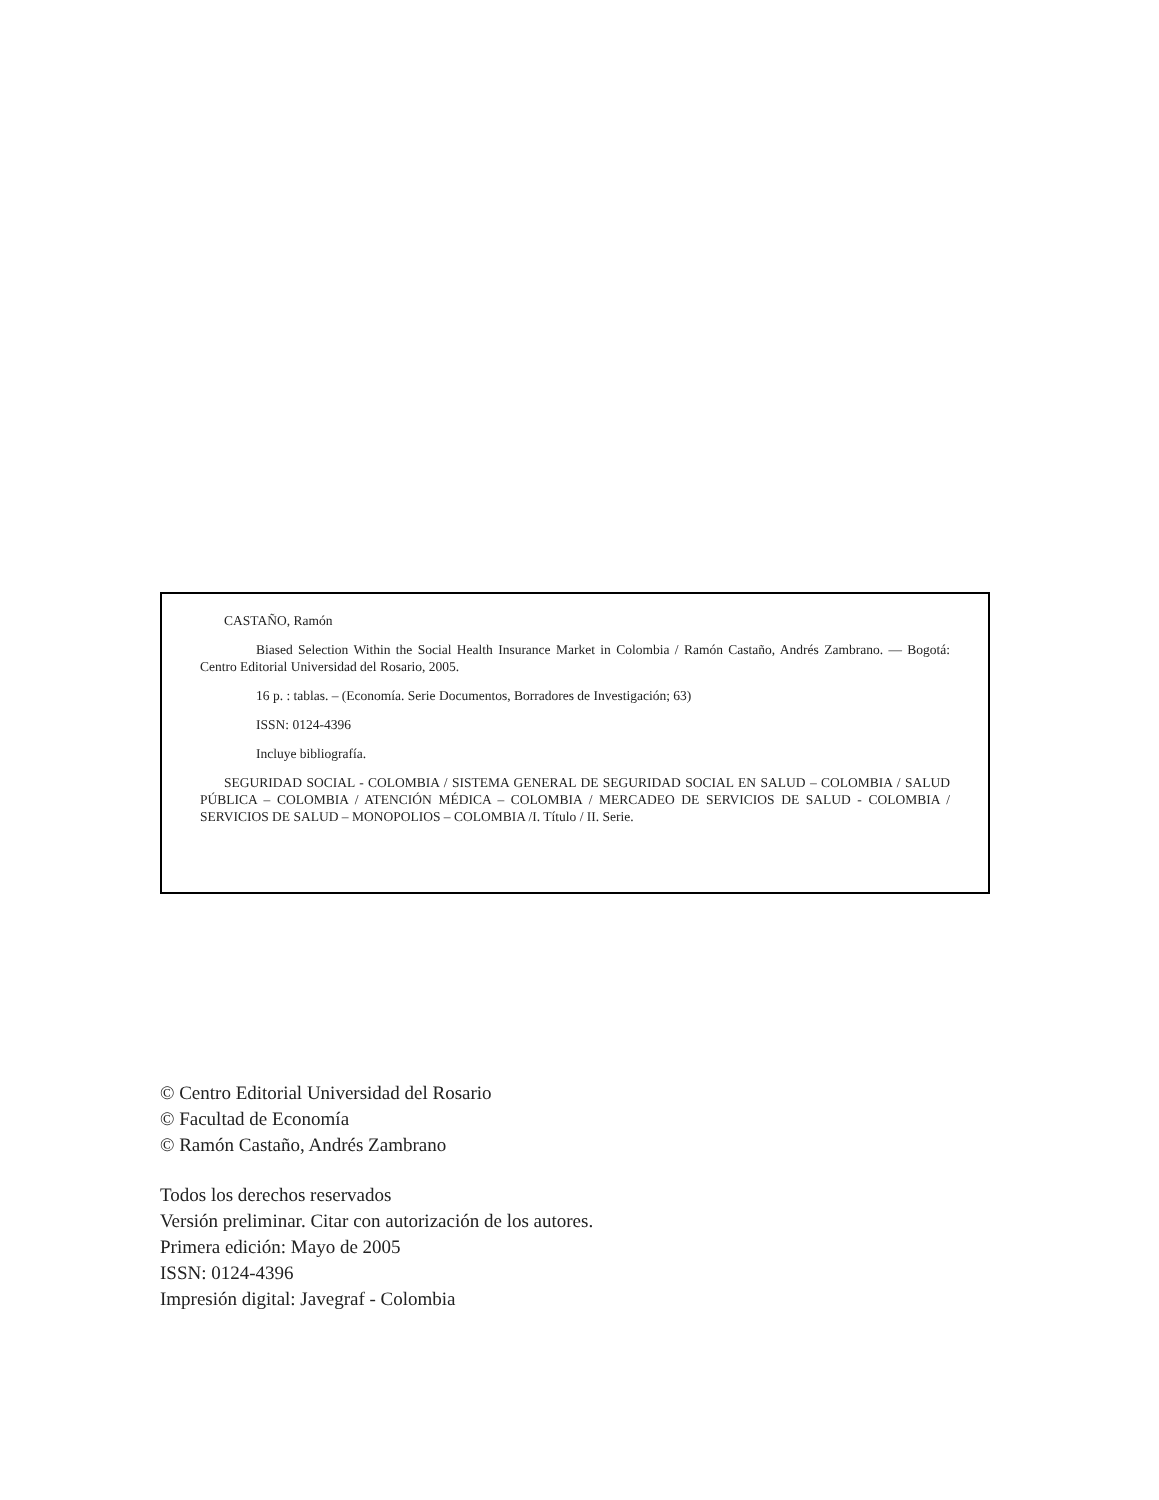CASTAÑO, Ramón
Biased Selection Within the Social Health Insurance Market in Colombia / Ramón Castaño, Andrés Zambrano. — Bogotá: Centro Editorial Universidad del Rosario, 2005.
16 p. : tablas. – (Economía. Serie Documentos, Borradores de Investigación; 63)
ISSN: 0124-4396
Incluye bibliografía.
SEGURIDAD SOCIAL - COLOMBIA / SISTEMA GENERAL DE SEGURIDAD SOCIAL EN SALUD – COLOMBIA / SALUD PÚBLICA – COLOMBIA / ATENCIÓN MÉDICA – COLOMBIA / MERCADEO DE SERVICIOS DE SALUD - COLOMBIA / SERVICIOS DE SALUD – MONOPOLIOS – COLOMBIA /I. Título / II. Serie.
© Centro Editorial Universidad del Rosario
© Facultad de Economía
© Ramón Castaño, Andrés Zambrano
Todos los derechos reservados
Versión preliminar. Citar con autorización de los autores.
Primera edición: Mayo de 2005
ISSN: 0124-4396
Impresión digital: Javegraf - Colombia